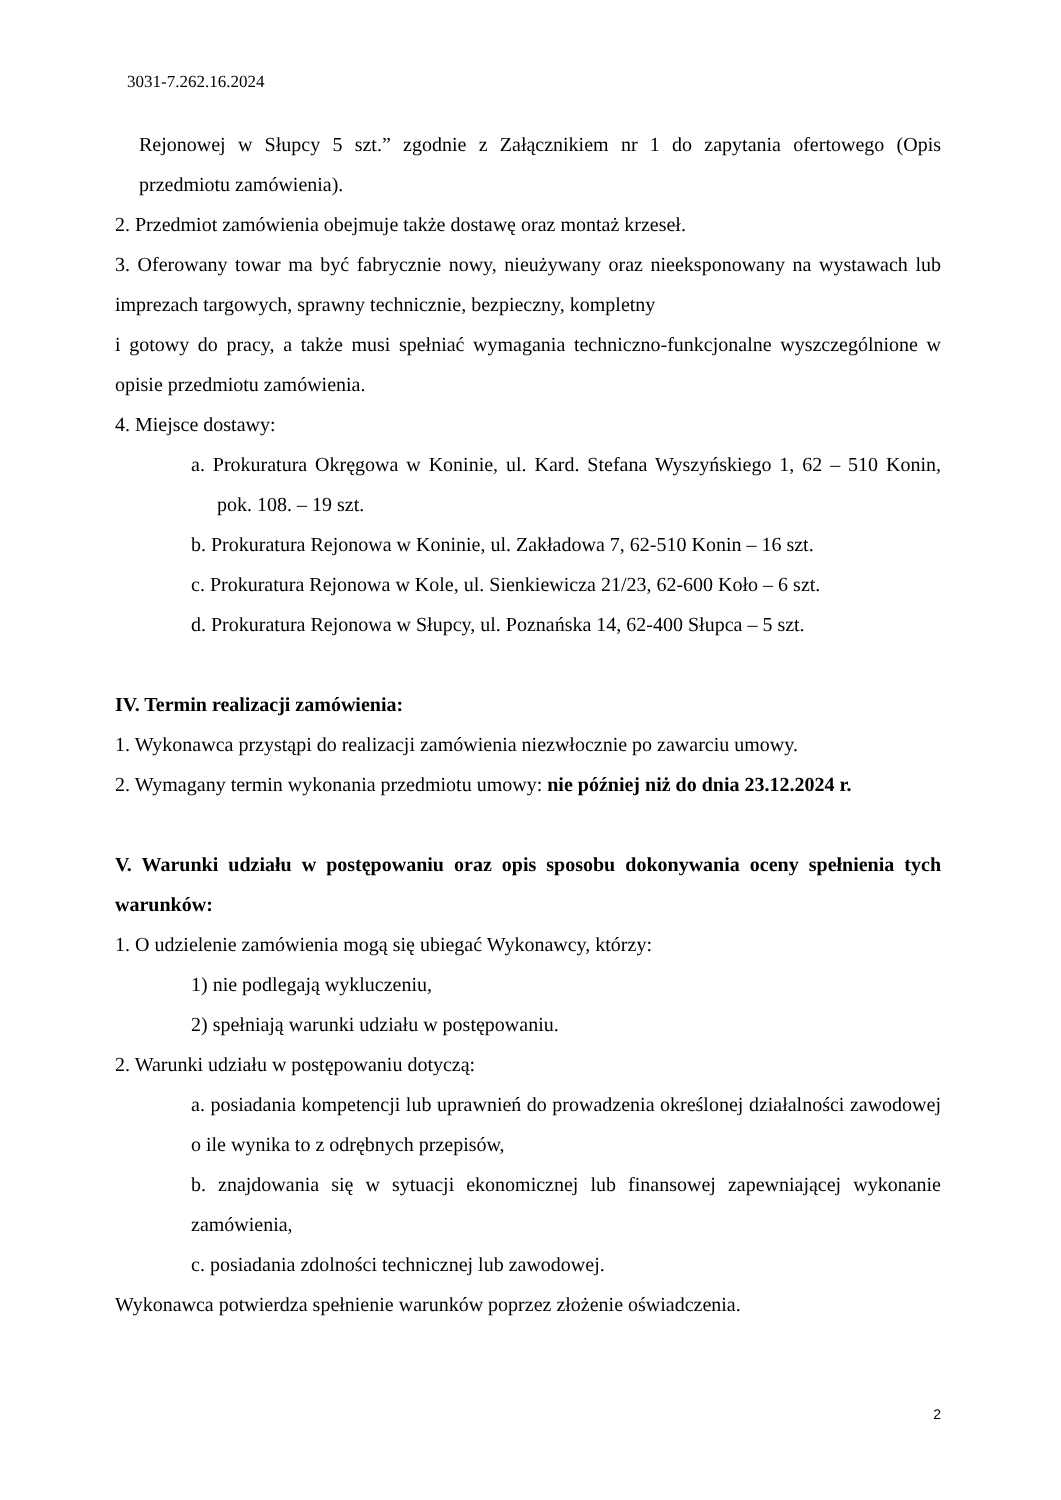3031-7.262.16.2024
Rejonowej w Słupcy 5 szt.” zgodnie z Załącznikiem nr 1 do zapytania ofertowego (Opis przedmiotu zamówienia).
2. Przedmiot zamówienia obejmuje także dostawę oraz montaż krzeseł.
3. Oferowany towar ma być fabrycznie nowy, nieużywany oraz nieeksponowany na wystawach lub imprezach targowych, sprawny technicznie, bezpieczny, kompletny
i gotowy do pracy, a także musi spełniać wymagania techniczno-funkcjonalne wyszczególnione w opisie przedmiotu zamówienia.
4. Miejsce dostawy:
a. Prokuratura Okręgowa w Koninie, ul. Kard. Stefana Wyszyńskiego 1, 62 – 510 Konin, pok. 108. – 19 szt.
b. Prokuratura Rejonowa w Koninie, ul. Zakładowa 7, 62-510 Konin – 16 szt.
c. Prokuratura Rejonowa w Kole, ul. Sienkiewicza 21/23, 62-600 Koło – 6 szt.
d. Prokuratura Rejonowa w Słupcy, ul. Poznańska 14, 62-400 Słupca – 5 szt.
IV. Termin realizacji zamówienia:
1. Wykonawca przystąpi do realizacji zamówienia niezwłocznie po zawarciu umowy.
2. Wymagany termin wykonania przedmiotu umowy: nie później niż do dnia 23.12.2024 r.
V. Warunki udziału w postępowaniu oraz opis sposobu dokonywania oceny spełnienia tych warunków:
1. O udzielenie zamówienia mogą się ubiegać Wykonawcy, którzy:
1) nie podlegają wykluczeniu,
2) spełniają warunki udziału w postępowaniu.
2. Warunki udziału w postępowaniu dotyczą:
a. posiadania kompetencji lub uprawnień do prowadzenia określonej działalności zawodowej o ile wynika to z odrębnych przepisów,
b. znajdowania się w sytuacji ekonomicznej lub finansowej zapewniającej wykonanie zamówienia,
c. posiadania zdolności technicznej lub zawodowej.
Wykonawca potwierdza spełnienie warunków poprzez złożenie oświadczenia.
2